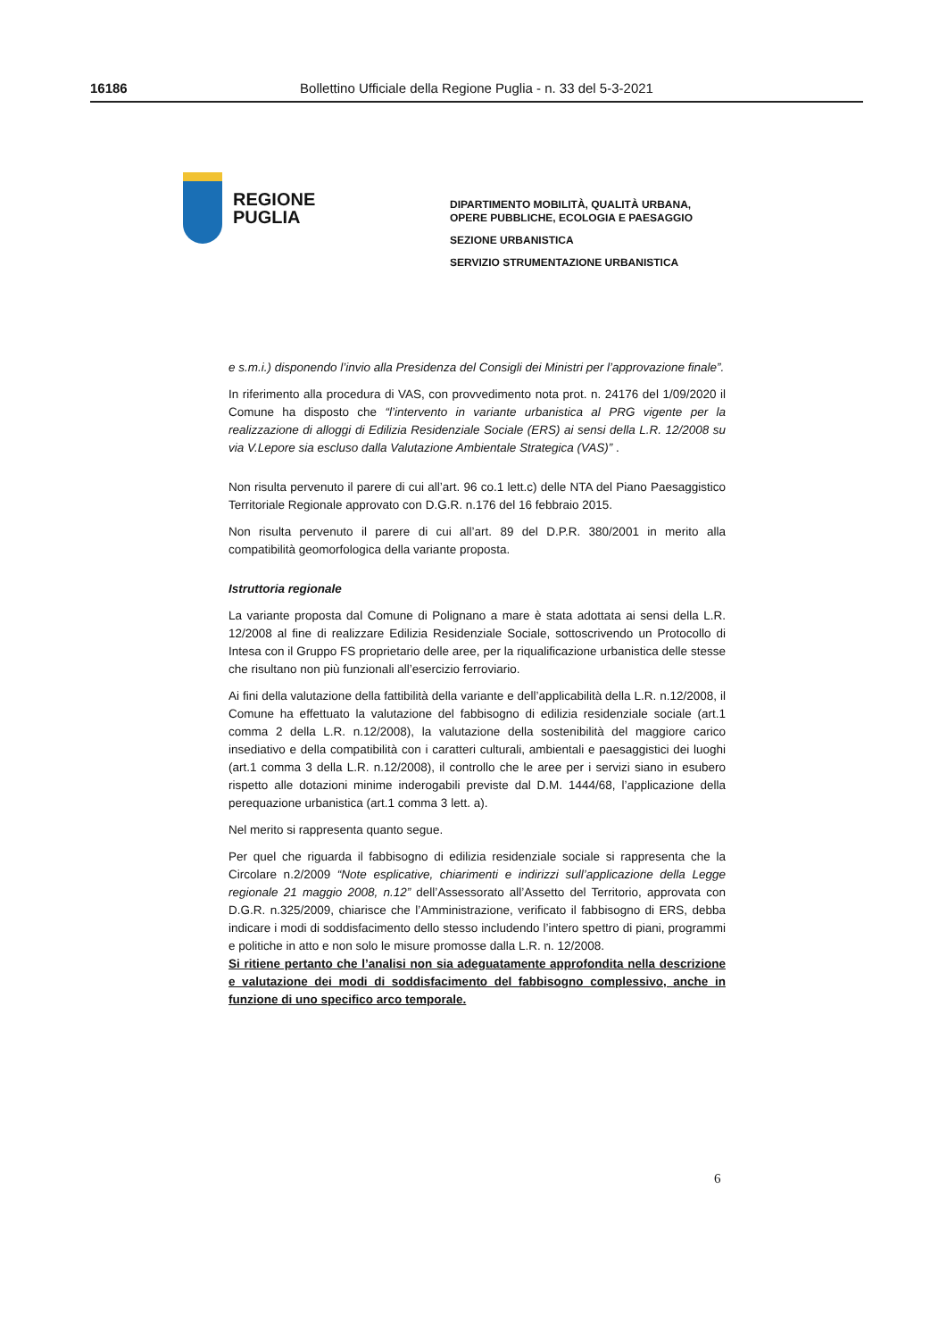16186 Bollettino Ufficiale della Regione Puglia - n. 33 del 5-3-2021
REGIONE
PUGLIA
DIPARTIMENTO MOBILITÀ, QUALITÀ URBANA,
OPERE PUBBLICHE, ECOLOGIA E PAESAGGIO
SEZIONE URBANISTICA
SERVIZIO STRUMENTAZIONE URBANISTICA
e s.m.i.) disponendo l’invio alla Presidenza del Consigli dei Ministri per l’approvazione finale”.
In riferimento alla procedura di VAS, con provvedimento nota prot. n. 24176 del 1/09/2020 il Comune ha disposto che “l’intervento in variante urbanistica al PRG vigente per la realizzazione di alloggi di Edilizia Residenziale Sociale (ERS) ai sensi della L.R. 12/2008 su via V.Lepore sia escluso dalla Valutazione Ambientale Strategica (VAS)” .
Non risulta pervenuto il parere di cui all’art. 96 co.1 lett.c) delle NTA del Piano Paesaggistico Territoriale Regionale approvato con D.G.R. n.176 del 16 febbraio 2015.
Non risulta pervenuto il parere di cui all’art. 89 del D.P.R. 380/2001 in merito alla compatibilità geomorfologica della variante proposta.
Istruttoria regionale
La variante proposta dal Comune di Polignano a mare è stata adottata ai sensi della L.R. 12/2008 al fine di realizzare Edilizia Residenziale Sociale, sottoscrivendo un Protocollo di Intesa con il Gruppo FS proprietario delle aree, per la riqualificazione urbanistica delle stesse che risultano non più funzionali all’esercizio ferroviario.
Ai fini della valutazione della fattibilità della variante e dell’applicabilità della L.R. n.12/2008, il Comune ha effettuato la valutazione del fabbisogno di edilizia residenziale sociale (art.1 comma 2 della L.R. n.12/2008), la valutazione della sostenibilità del maggiore carico insediativo e della compatibilità con i caratteri culturali, ambientali e paesaggistici dei luoghi (art.1 comma 3 della L.R. n.12/2008), il controllo che le aree per i servizi siano in esubero rispetto alle dotazioni minime inderogabili previste dal D.M. 1444/68, l’applicazione della perequazione urbanistica (art.1 comma 3 lett. a).
Nel merito si rappresenta quanto segue.
Per quel che riguarda il fabbisogno di edilizia residenziale sociale si rappresenta che la Circolare n.2/2009 “Note esplicative, chiarimenti e indirizzi sull’applicazione della Legge regionale 21 maggio 2008, n.12” dell’Assessorato all’Assetto del Territorio, approvata con D.G.R. n.325/2009, chiarisce che l’Amministrazione, verificato il fabbisogno di ERS, debba indicare i modi di soddisfacimento dello stesso includendo l’intero spettro di piani, programmi e politiche in atto e non solo le misure promosse dalla L.R. n. 12/2008.
Si ritiene pertanto che l’analisi non sia adeguatamente approfondita nella descrizione e valutazione dei modi di soddisfacimento del fabbisogno complessivo, anche in funzione di uno specifico arco temporale.
6